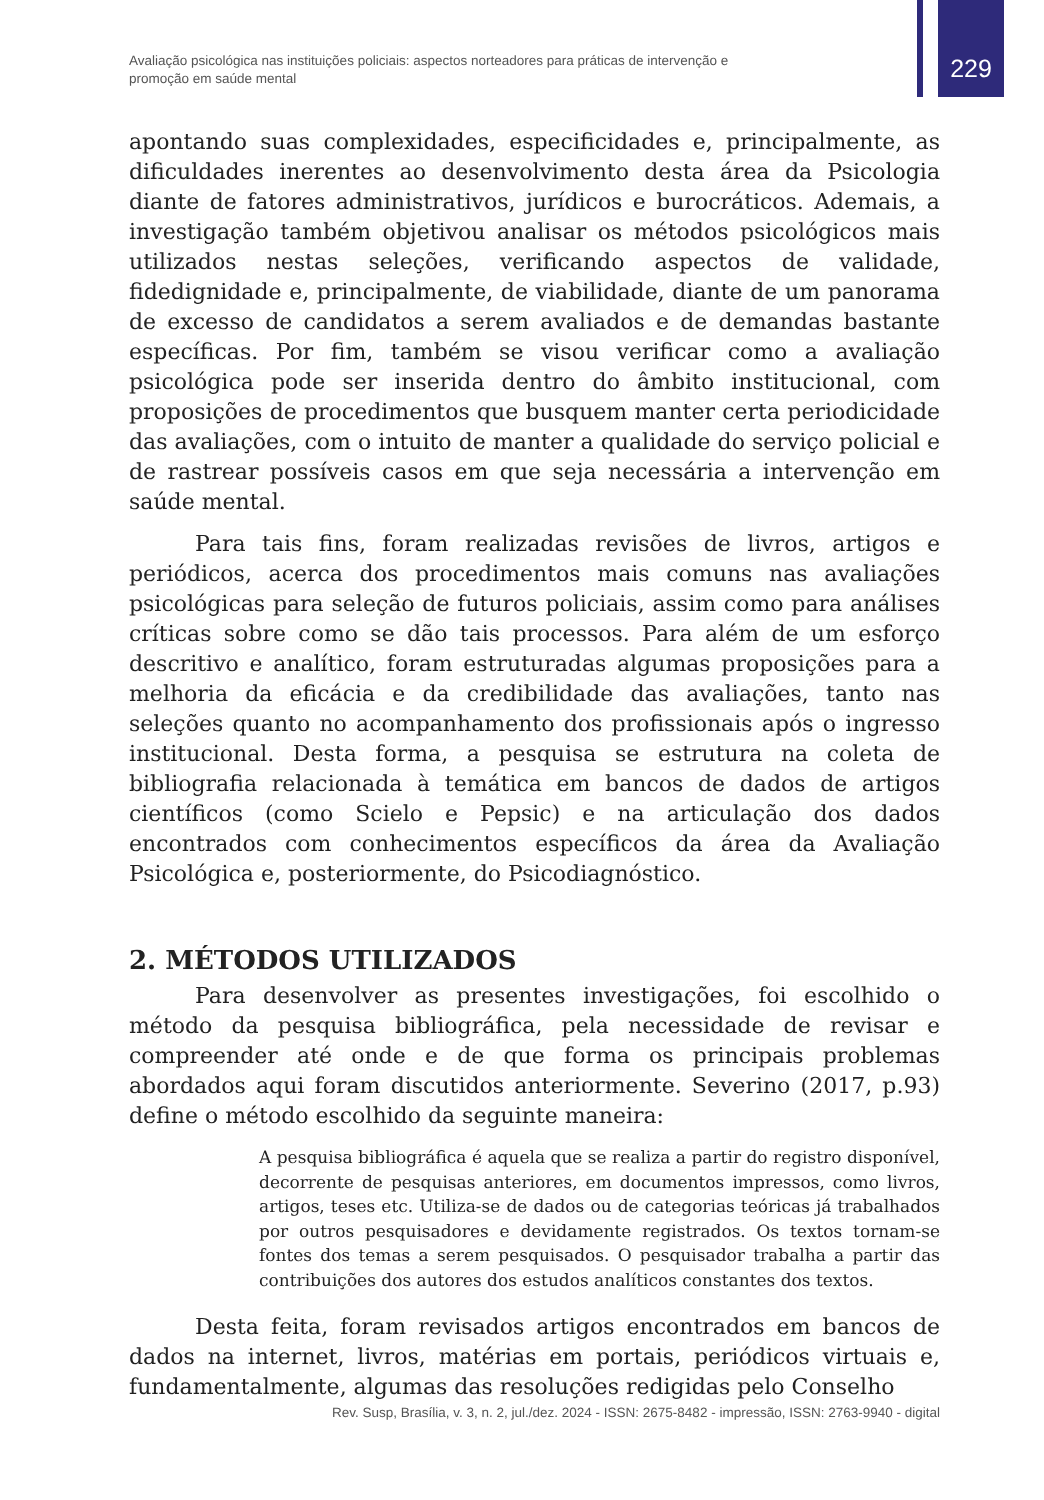Avaliação psicológica nas instituições policiais: aspectos norteadores para práticas de intervenção e promoção em saúde mental
229
apontando suas complexidades, especificidades e, principalmente, as dificuldades inerentes ao desenvolvimento desta área da Psicologia diante de fatores administrativos, jurídicos e burocráticos. Ademais, a investigação também objetivou analisar os métodos psicológicos mais utilizados nestas seleções, verificando aspectos de validade, fidedignidade e, principalmente, de viabilidade, diante de um panorama de excesso de candidatos a serem avaliados e de demandas bastante específicas. Por fim, também se visou verificar como a avaliação psicológica pode ser inserida dentro do âmbito institucional, com proposições de procedimentos que busquem manter certa periodicidade das avaliações, com o intuito de manter a qualidade do serviço policial e de rastrear possíveis casos em que seja necessária a intervenção em saúde mental.
Para tais fins, foram realizadas revisões de livros, artigos e periódicos, acerca dos procedimentos mais comuns nas avaliações psicológicas para seleção de futuros policiais, assim como para análises críticas sobre como se dão tais processos. Para além de um esforço descritivo e analítico, foram estruturadas algumas proposições para a melhoria da eficácia e da credibilidade das avaliações, tanto nas seleções quanto no acompanhamento dos profissionais após o ingresso institucional. Desta forma, a pesquisa se estrutura na coleta de bibliografia relacionada à temática em bancos de dados de artigos científicos (como Scielo e Pepsic) e na articulação dos dados encontrados com conhecimentos específicos da área da Avaliação Psicológica e, posteriormente, do Psicodiagnóstico.
2. MÉTODOS UTILIZADOS
Para desenvolver as presentes investigações, foi escolhido o método da pesquisa bibliográfica, pela necessidade de revisar e compreender até onde e de que forma os principais problemas abordados aqui foram discutidos anteriormente. Severino (2017, p.93) define o método escolhido da seguinte maneira:
A pesquisa bibliográfica é aquela que se realiza a partir do registro disponível, decorrente de pesquisas anteriores, em documentos impressos, como livros, artigos, teses etc. Utiliza-se de dados ou de categorias teóricas já trabalhados por outros pesquisadores e devidamente registrados. Os textos tornam-se fontes dos temas a serem pesquisados. O pesquisador trabalha a partir das contribuições dos autores dos estudos analíticos constantes dos textos.
Desta feita, foram revisados artigos encontrados em bancos de dados na internet, livros, matérias em portais, periódicos virtuais e, fundamentalmente, algumas das resoluções redigidas pelo Conselho
Rev. Susp, Brasília, v. 3, n. 2, jul./dez. 2024 - ISSN: 2675-8482 - impressão, ISSN: 2763-9940 - digital